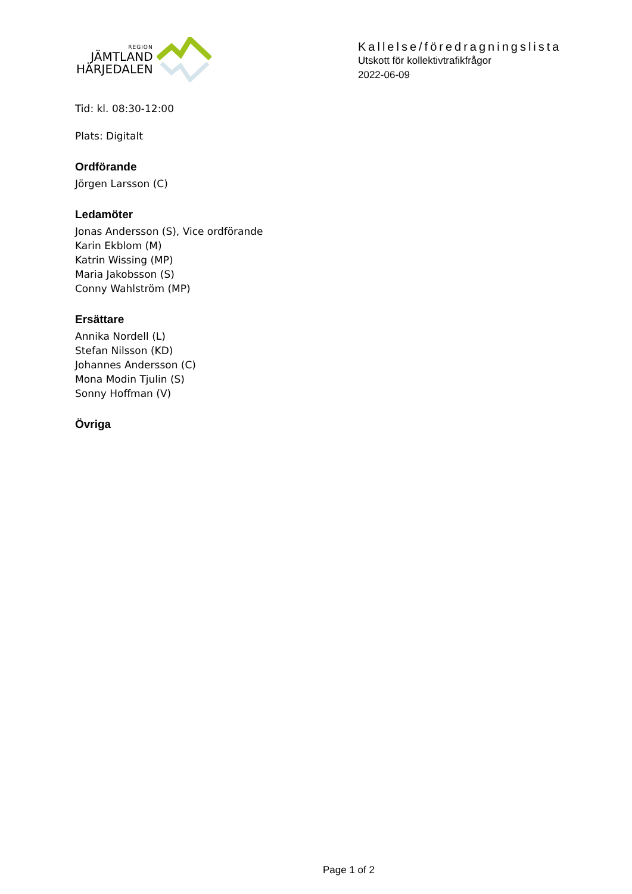REGION
JÄMTLAND
HÄRJEDALEN
Kallelse/föredragningslista
Utskott för kollektivtrafikfrågor
2022-06-09
Tid: kl. 08:30-12:00
Plats: Digitalt
Ordförande
Jörgen Larsson (C)
Ledamöter
Jonas Andersson (S), Vice ordförande
Karin Ekblom (M)
Katrin Wissing (MP)
Maria Jakobsson (S)
Conny Wahlström (MP)
Ersättare
Annika Nordell (L)
Stefan Nilsson (KD)
Johannes Andersson (C)
Mona Modin Tjulin (S)
Sonny Hoffman (V)
Övriga
Page 1 of 2